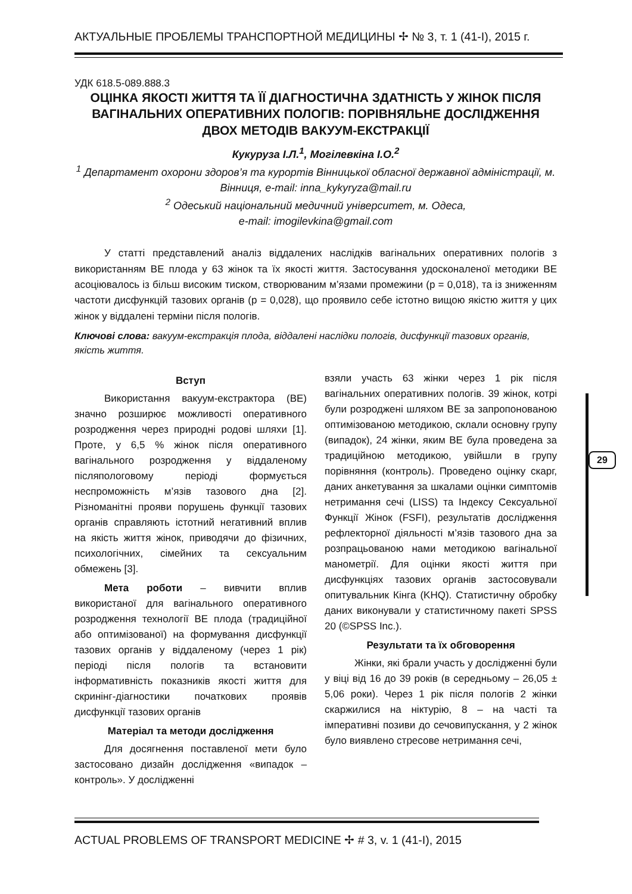АКТУАЛЬНЫЕ ПРОБЛЕМЫ ТРАНСПОРТНОЙ МЕДИЦИНЫ ✢ № 3, т. 1 (41-I), 2015 г.
УДК 618.5-089.888.3
ОЦІНКА ЯКОСТІ ЖИТТЯ ТА ЇЇ ДІАГНОСТИЧНА ЗДАТНІСТЬ У ЖІНОК ПІСЛЯ ВАГІНАЛЬНИХ ОПЕРАТИВНИХ ПОЛОГІВ: ПОРІВНЯЛЬНЕ ДОСЛІДЖЕННЯ ДВОХ МЕТОДІВ ВАКУУМ-ЕКСТРАКЦІЇ
Кукуруза І.Л.<sup>1</sup>, Могілевкіна І.О.<sup>2</sup>
<sup>1</sup> Департамент охорони здоров’я та курортів Вінницької обласної державної адміністрації, м. Вінниця, e-mail: inna_kykyryza@mail.ru
<sup>2</sup> Одеський національний медичний університет, м. Одеса,
e-mail: imogilevkina@gmail.com
У статті представлений аналіз віддалених наслідків вагінальних оперативних пологів з використанням ВЕ плода у 63 жінок та їх якості життя. Застосування удосконаленої методики ВЕ асоціювалось із більш високим тиском, створюваним м’язами промежини (р = 0,018), та із зниженням частоти дисфункцій тазових органів (р = 0,028), що проявило себе істотно вищою якістю життя у цих жінок у віддалені терміни після пологів.
Ключові слова: вакуум-екстракція плода, віддалені наслідки пологів, дисфункції тазових органів, якість життя.
Вступ
Використання вакуум-екстрактора (ВЕ) значно розширює можливості оперативного розродження через природні родові шляхи [1]. Проте, у 6,5 % жінок після оперативного вагінального розродження у віддаленому післяпологовому періоді формується неспроможність м’язів тазового дна [2]. Різноманітні прояви порушень функції тазових органів справляють істотний негативний вплив на якість життя жінок, приводячи до фізичних, психологічних, сімейних та сексуальним обмежень [3].
Мета роботи – вивчити вплив використаної для вагінального оперативного розродження технології ВЕ плода (традиційної або оптимізованої) на формування дисфункції тазових органів у віддаленому (через 1 рік) періоді після пологів та встановити інформативність показників якості життя для скринінг-діагностики початкових проявів дисфункції тазових органів
Матеріал та методи дослідження
Для досягнення поставленої мети було застосовано дизайн дослідження «випадок – контроль». У дослідженні
взяли участь 63 жінки через 1 рік після вагінальних оперативних пологів. 39 жінок, котрі були розроджені шляхом ВЕ за запропонованою оптимізованою методикою, склали основну групу (випадок), 24 жінки, яким ВЕ була проведена за традиційною методикою, увійшли в групу порівняння (контроль). Проведено оцінку скарг, даних анкетування за шкалами оцінки симптомів нетримання сечі (LISS) та Індексу Сексуальної Функції Жінок (FSFI), результатів дослідження рефлекторної діяльності м’язів тазового дна за розпрацьованою нами методикою вагінальної манометрії. Для оцінки якості життя при дисфункціях тазових органів застосовували опитувальник Кінга (KHQ). Статистичну обробку даних виконували у статистичному пакеті SPSS 20 (©SPSS Inc.).
Результати та їх обговорення
Жінки, які брали участь у дослідженні були у віці від 16 до 39 років (в середньому – 26,05 ± 5,06 роки). Через 1 рік після пологів 2 жінки скаржилися на ніктурію, 8 – на часті та імперативні позиви до сечовипускання, у 2 жінок було виявлено стресове нетримання сечі,
29
ACTUAL PROBLEMS OF TRANSPORT MEDICINE ✢ # 3, v. 1 (41-I), 2015